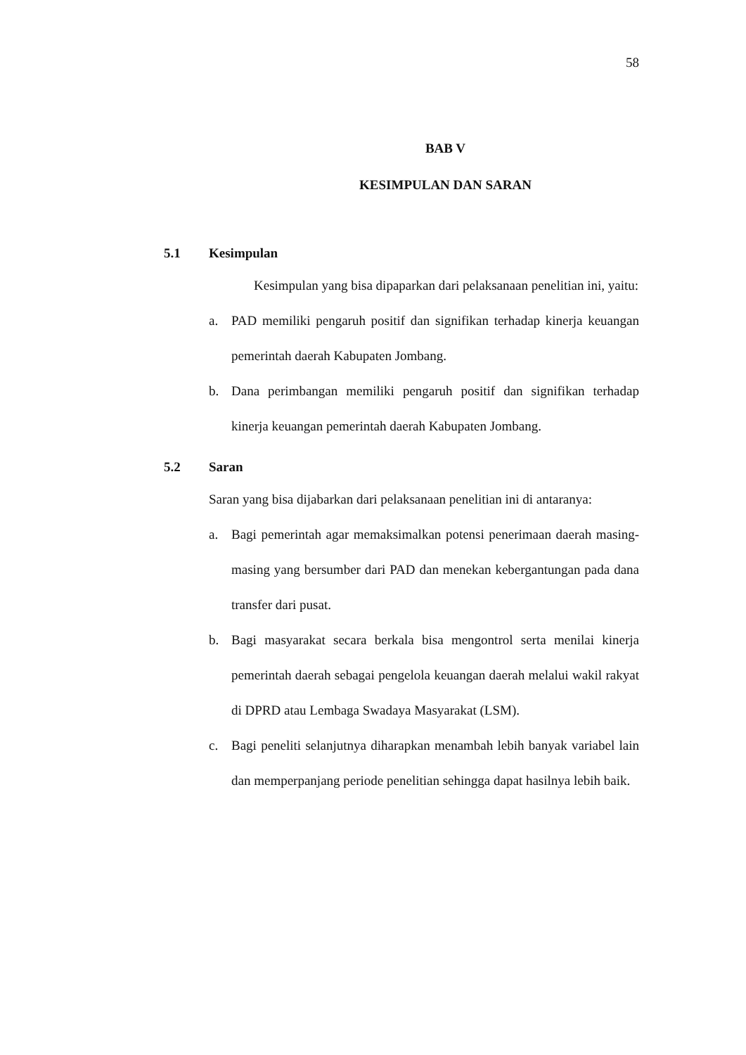58
BAB V
KESIMPULAN DAN SARAN
5.1 Kesimpulan
Kesimpulan yang bisa dipaparkan dari pelaksanaan penelitian ini, yaitu:
a. PAD memiliki pengaruh positif dan signifikan terhadap kinerja keuangan pemerintah daerah Kabupaten Jombang.
b. Dana perimbangan memiliki pengaruh positif dan signifikan terhadap kinerja keuangan pemerintah daerah Kabupaten Jombang.
5.2 Saran
Saran yang bisa dijabarkan dari pelaksanaan penelitian ini di antaranya:
a. Bagi pemerintah agar memaksimalkan potensi penerimaan daerah masing-masing yang bersumber dari PAD dan menekan kebergantungan pada dana transfer dari pusat.
b. Bagi masyarakat secara berkala bisa mengontrol serta menilai kinerja pemerintah daerah sebagai pengelola keuangan daerah melalui wakil rakyat di DPRD atau Lembaga Swadaya Masyarakat (LSM).
c. Bagi peneliti selanjutnya diharapkan menambah lebih banyak variabel lain dan memperpanjang periode penelitian sehingga dapat hasilnya lebih baik.